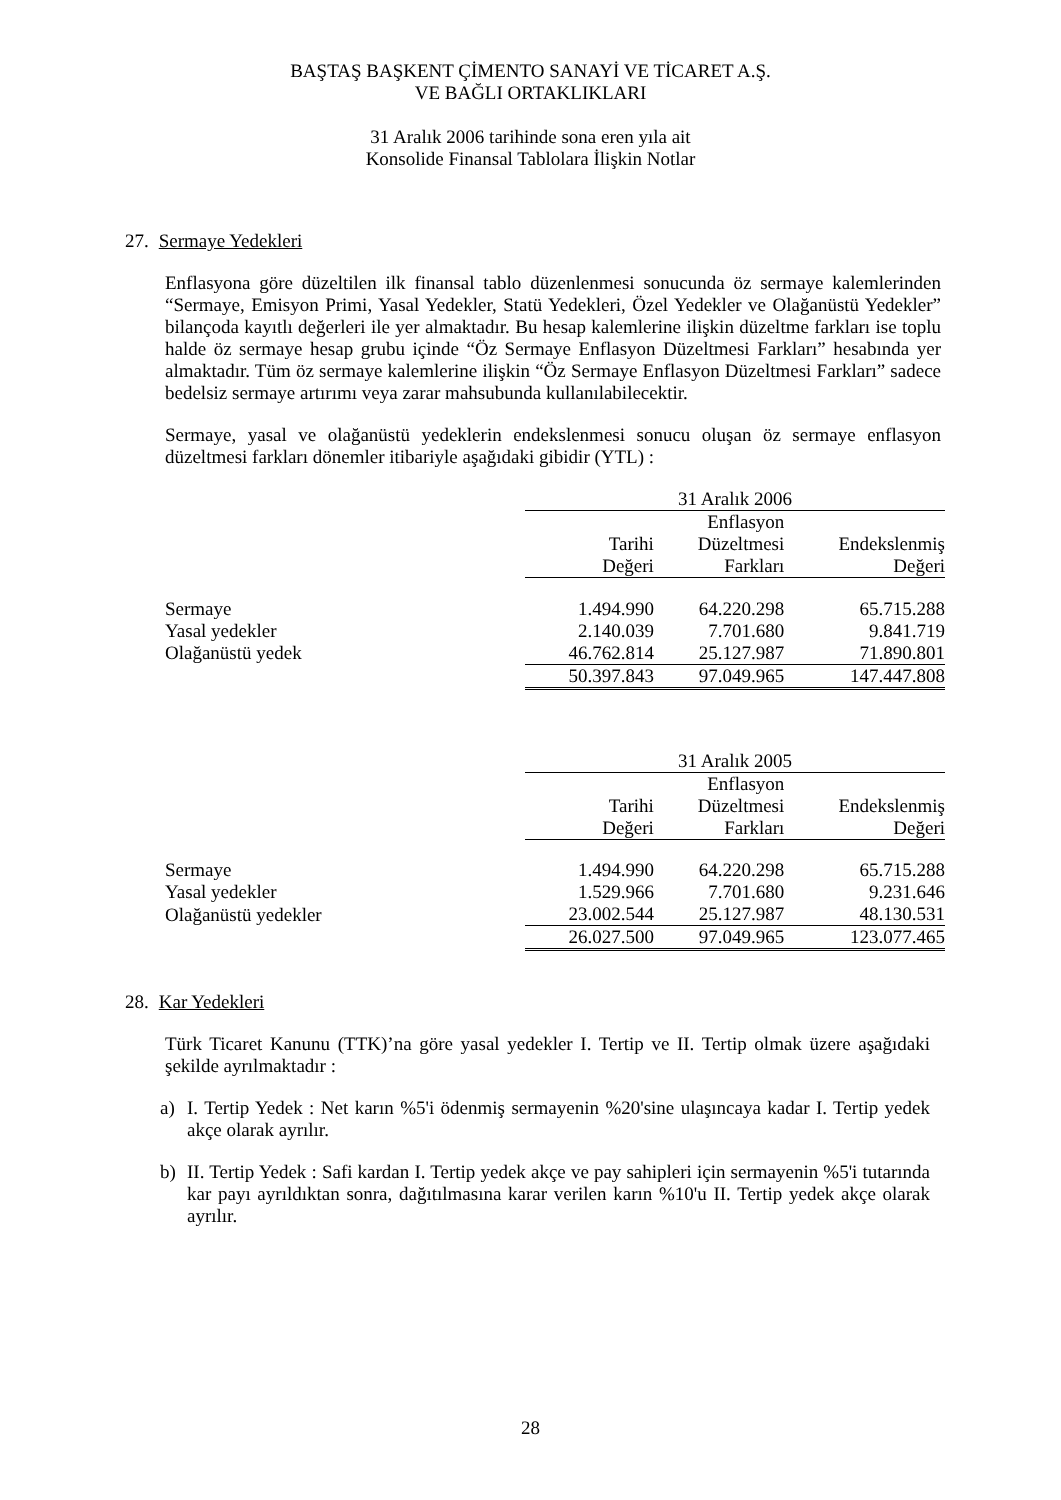BAŞTAŞ BAŞKENT ÇİMENTO SANAYİ VE TİCARET A.Ş.
VE BAĞLI ORTAKLIKLARI
31 Aralık 2006 tarihinde sona eren yıla ait
Konsolide Finansal Tablolara İlişkin Notlar
27. Sermaye Yedekleri
Enflasyona göre düzeltilen ilk finansal tablo düzenlenmesi sonucunda öz sermaye kalemlerinden “Sermaye, Emisyon Primi, Yasal Yedekler, Statü Yedekleri, Özel Yedekler ve Olağanüstü Yedekler” bilançoda kayıtlı değerleri ile yer almaktadır. Bu hesap kalemlerine ilişkin düzeltme farkları ise toplu halde öz sermaye hesap grubu içinde “Öz Sermaye Enflasyon Düzeltmesi Farkları” hesabında yer almaktadır. Tüm öz sermaye kalemlerine ilişkin “Öz Sermaye Enflasyon Düzeltmesi Farkları” sadece bedelsiz sermaye artırımı veya zarar mahsubunda kullanılabilecektir.
Sermaye, yasal ve olağanüstü yedeklerin endekslenmesi sonucu oluşan öz sermaye enflasyon düzeltmesi farkları dönemler itibariyle aşağıdaki gibidir (YTL) :
| | 31 Aralık 2006 | | |
| | Tarihi Değeri | Enflasyon Düzeltmesi Farkları | Endekslenmiş Değeri |
| Sermaye | 1.494.990 | 64.220.298 | 65.715.288 |
| Yasal yedekler | 2.140.039 | 7.701.680 | 9.841.719 |
| Olağanüstü yedek | 46.762.814 | 25.127.987 | 71.890.801 |
| | 50.397.843 | 97.049.965 | 147.447.808 |
| | 31 Aralık 2005 | | |
| | Tarihi Değeri | Enflasyon Düzeltmesi Farkları | Endekslenmiş Değeri |
| Sermaye | 1.494.990 | 64.220.298 | 65.715.288 |
| Yasal yedekler | 1.529.966 | 7.701.680 | 9.231.646 |
| Olağanüstü yedekler | 23.002.544 | 25.127.987 | 48.130.531 |
| | 26.027.500 | 97.049.965 | 123.077.465 |
28. Kar Yedekleri
Türk Ticaret Kanunu (TTK)’na göre yasal yedekler I. Tertip ve II. Tertip olmak üzere aşağıdaki şekilde ayrılmaktadır :
a) I. Tertip Yedek : Net karın %5'i ödenmiş sermayenin %20'sine ulaşıncaya kadar I. Tertip yedek akçe olarak ayrılır.
b) II. Tertip Yedek : Safi kardan I. Tertip yedek akçe ve pay sahipleri için sermayenin %5'i tutarında kar payı ayrıldıktan sonra, dağıtılmasına karar verilen karın %10'u II. Tertip yedek akçe olarak ayrılır.
28